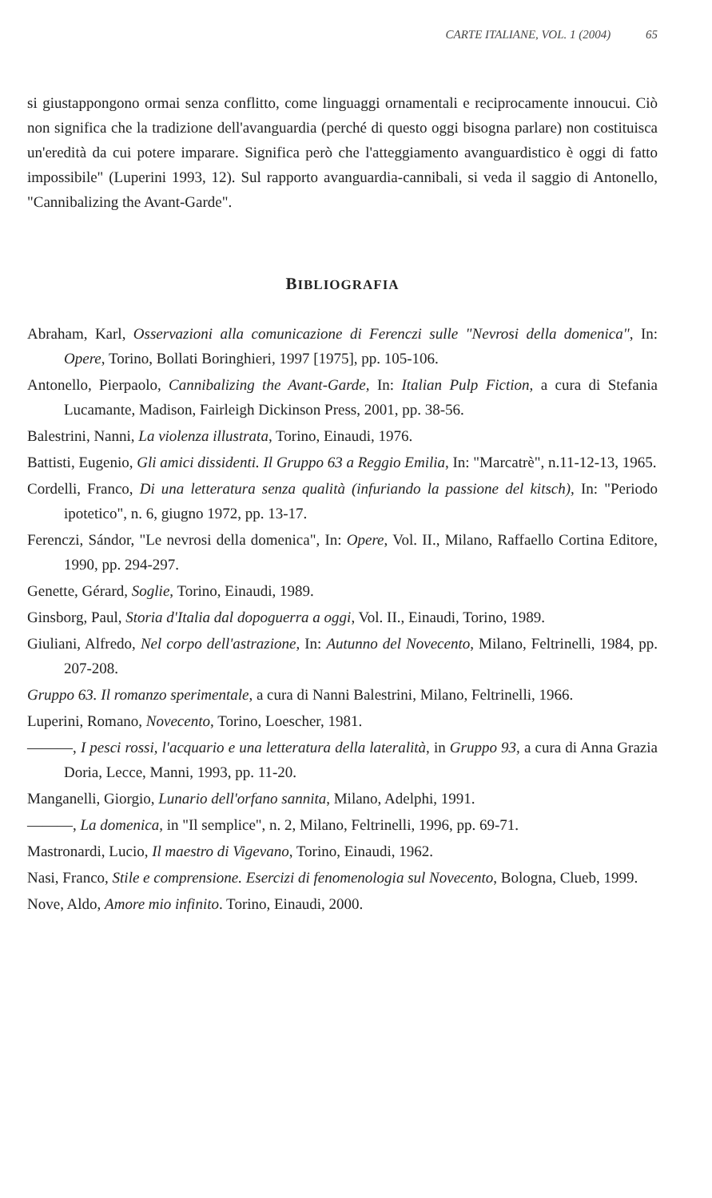CARTE ITALIANE, VOL. 1 (2004) 65
si giustappongono ormai senza conflitto, come linguaggi ornamentali e reciprocamente innoucui. Ciò non significa che la tradizione dell'avanguardia (perché di questo oggi bisogna parlare) non costituisca un'eredità da cui potere imparare. Significa però che l'atteggiamento avanguardistico è oggi di fatto impossibile" (Luperini 1993, 12). Sul rapporto avanguardia-cannibali, si veda il saggio di Antonello, "Cannibalizing the Avant-Garde".
BIBLIOGRAFIA
Abraham, Karl, Osservazioni alla comunicazione di Ferenczi sulle "Nevrosi della domenica", In: Opere, Torino, Bollati Boringhieri, 1997 [1975], pp. 105-106.
Antonello, Pierpaolo, Cannibalizing the Avant-Garde, In: Italian Pulp Fiction, a cura di Stefania Lucamante, Madison, Fairleigh Dickinson Press, 2001, pp. 38-56.
Balestrini, Nanni, La violenza illustrata, Torino, Einaudi, 1976.
Battisti, Eugenio, Gli amici dissidenti. Il Gruppo 63 a Reggio Emilia, In: "Marcatrè", n.11-12-13, 1965.
Cordelli, Franco, Di una letteratura senza qualità (infuriando la passione del kitsch), In: "Periodo ipotetico", n. 6, giugno 1972, pp. 13-17.
Ferenczi, Sándor, "Le nevrosi della domenica", In: Opere, Vol. II., Milano, Raffaello Cortina Editore, 1990, pp. 294-297.
Genette, Gérard, Soglie, Torino, Einaudi, 1989.
Ginsborg, Paul, Storia d'Italia dal dopoguerra a oggi, Vol. II., Einaudi, Torino, 1989.
Giuliani, Alfredo, Nel corpo dell'astrazione, In: Autunno del Novecento, Milano, Feltrinelli, 1984, pp. 207-208.
Gruppo 63. Il romanzo sperimentale, a cura di Nanni Balestrini, Milano, Feltrinelli, 1966.
Luperini, Romano, Novecento, Torino, Loescher, 1981.
———, I pesci rossi, l'acquario e una letteratura della lateralità, in Gruppo 93, a cura di Anna Grazia Doria, Lecce, Manni, 1993, pp. 11-20.
Manganelli, Giorgio, Lunario dell'orfano sannita, Milano, Adelphi, 1991.
———, La domenica, in "Il semplice", n. 2, Milano, Feltrinelli, 1996, pp. 69-71.
Mastronardi, Lucio, Il maestro di Vigevano, Torino, Einaudi, 1962.
Nasi, Franco, Stile e comprensione. Esercizi di fenomenologia sul Novecento, Bologna, Clueb, 1999.
Nove, Aldo, Amore mio infinito. Torino, Einaudi, 2000.